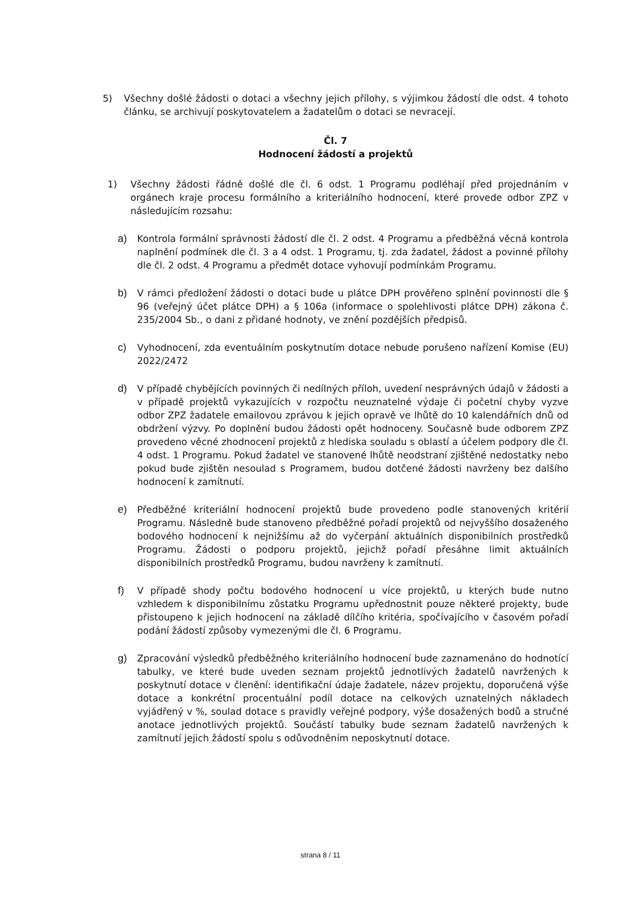5) Všechny došlé žádosti o dotaci a všechny jejich přílohy, s výjimkou žádostí dle odst. 4 tohoto článku, se archivují poskytovatelem a žadatelům o dotaci se nevracejí.
Čl. 7
Hodnocení žádostí a projektů
1) Všechny žádosti řádně došlé dle čl. 6 odst. 1 Programu podléhají před projednáním v orgánech kraje procesu formálního a kriteriálního hodnocení, které provede odbor ZPZ v následujícím rozsahu:
a) Kontrola formální správnosti žádostí dle čl. 2 odst. 4 Programu a předběžná věcná kontrola naplnění podmínek dle čl. 3 a 4 odst. 1 Programu, tj. zda žadatel, žádost a povinné přílohy dle čl. 2 odst. 4 Programu a předmět dotace vyhovují podmínkám Programu.
b) V rámci předložení žádosti o dotaci bude u plátce DPH prověřeno splnění povinnosti dle § 96 (veřejný účet plátce DPH) a § 106a (informace o spolehlivosti plátce DPH) zákona č. 235/2004 Sb., o dani z přidané hodnoty, ve znění pozdějších předpisů.
c) Vyhodnocení, zda eventuálním poskytnutím dotace nebude porušeno nařízení Komise (EU) 2022/2472
d) V případě chybějících povinných či nedílných příloh, uvedení nesprávných údajů v žádosti a v případě projektů vykazujících v rozpočtu neuznatelné výdaje či početní chyby vyzve odbor ZPZ žadatele emailovou zprávou k jejich opravě ve lhůtě do 10 kalendářních dnů od obdržení výzvy. Po doplnění budou žádosti opět hodnoceny. Současně bude odborem ZPZ provedeno věcné zhodnocení projektů z hlediska souladu s oblastí a účelem podpory dle čl. 4 odst. 1 Programu. Pokud žadatel ve stanovené lhůtě neodstraní zjištěné nedostatky nebo pokud bude zjištěn nesoulad s Programem, budou dotčené žádosti navrženy bez dalšího hodnocení k zamítnutí.
e) Předběžné kriteriální hodnocení projektů bude provedeno podle stanovených kritérií Programu. Následně bude stanoveno předběžné pořadí projektů od nejvyššího dosaženého bodového hodnocení k nejnižšímu až do vyčerpání aktuálních disponibilních prostředků Programu. Žádosti o podporu projektů, jejichž pořadí přesáhne limit aktuálních disponibilních prostředků Programu, budou navrženy k zamítnutí.
f) V případě shody počtu bodového hodnocení u více projektů, u kterých bude nutno vzhledem k disponibilnímu zůstatku Programu upřednostnit pouze některé projekty, bude přistoupeno k jejich hodnocení na základě dílčího kritéria, spočívajícího v časovém pořadí podání žádostí způsoby vymezenými dle čl. 6 Programu.
g) Zpracování výsledků předběžného kriteriálního hodnocení bude zaznamenáno do hodnotící tabulky, ve které bude uveden seznam projektů jednotlivých žadatelů navržených k poskytnutí dotace v členění: identifikační údaje žadatele, název projektu, doporučená výše dotace a konkrétní procentuální podíl dotace na celkových uznatelných nákladech vyjádřený v %, soulad dotace s pravidly veřejné podpory, výše dosažených bodů a stručné anotace jednotlivých projektů. Součástí tabulky bude seznam žadatelů navržených k zamítnutí jejich žádostí spolu s odůvodněním neposkytnutí dotace.
strana 8 / 11